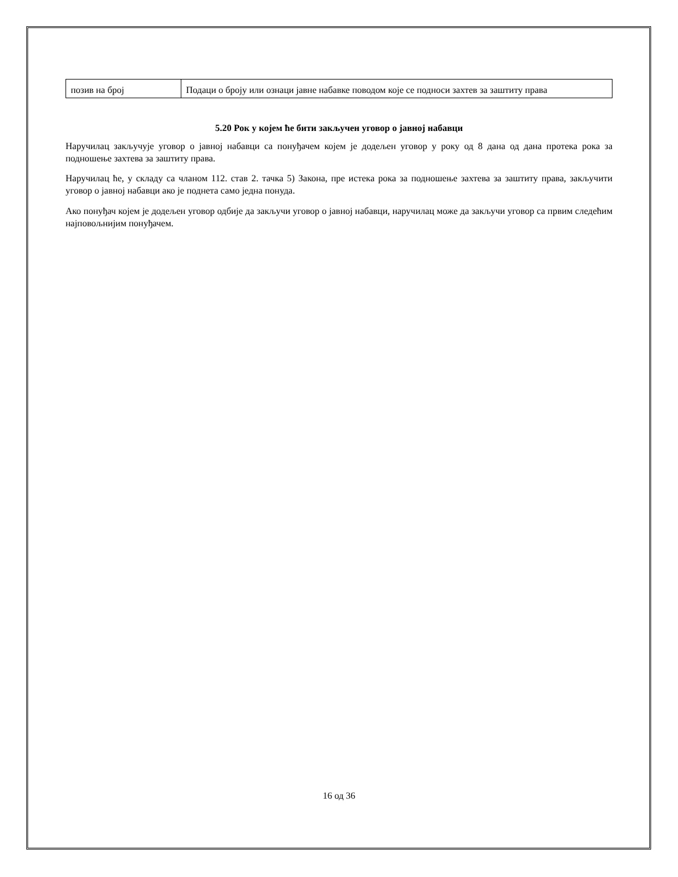| позив на број | Подаци о броју или ознаци јавне набавке поводом које се подноси захтев за заштиту права |
5.20 Рок у којем ће бити закључен уговор о јавној набавци
Наручилац закључује уговор о јавној набавци са понуђачем којем је додељен уговор у року од 8 дана од дана протека рока за подношење захтева за заштиту права.
Наручилац ће, у складу са чланом 112. став 2. тачка 5) Закона, пре истека рока за подношење захтева за заштиту права, закључити уговор о јавној набавци ако је поднета само једна понуда.
Ако понуђач којем је додељен уговор одбије да закључи уговор о јавној набавци, наручилац може да закључи уговор са првим следећим најповољнијим понуђачем.
16 од 36